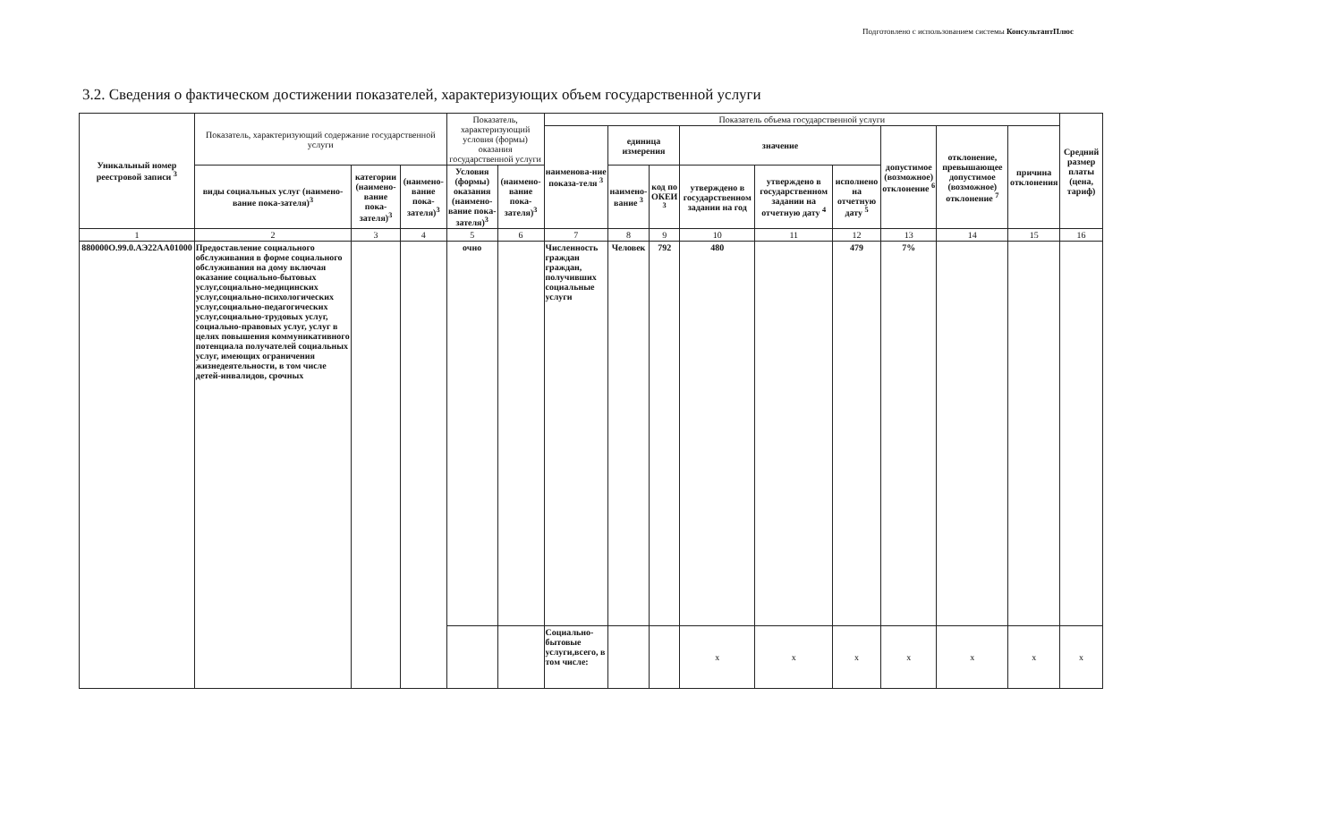Подготовлено с использованием системы КонсультантПлюс
3.2. Сведения о фактическом достижении показателей, характеризующих объем государственной услуги
| Уникальный номер реестровой записи <sup>3</sup> | Показатель, характеризующий содержание государственной услуги | | | Показатель, характеризующий условия (формы) оказания государственной услуги | | Показатель объема государственной услуги | | | | | | | | | Средний размер платы (цена, тариф) |
| --- | --- | --- | --- | --- | --- | --- | --- | --- | --- | --- | --- | --- | --- | --- | --- |
| | | | | | | наименова-ние показа-теля <sup>3</sup> | единица измерения | | значение | | | допустимое (возможное) отклонение <sup>6</sup> | отклонение, превышающее допустимое (возможное) отклонение <sup>7</sup> | причина отклонения | |
| | виды социальных услуг (наимено-вание пока-зателя)<sup>3</sup> | категории (наимено-вание пока-зателя)<sup>3</sup> | (наимено-вание пока-зателя)<sup>3</sup> | Условия (формы) оказания (наимено-вание пока-зателя)<sup>3</sup> | (наимено-вание пока-зателя)<sup>3</sup> | | наимено-вание <sup>3</sup> | код по ОКЕИ <sup>3</sup> | утверждено в государственном задании на год | утверждено в государственном задании на отчетную дату <sup>4</sup> | исполнено на отчетную дату <sup>5</sup> | | | | |
| 1 | 2 | 3 | 4 | 5 | 6 | 7 | 8 | 9 | 10 | 11 | 12 | 13 | 14 | 15 | 16 |
| 880000О.99.0.АЭ22АА01000 | Предоставление социального обслуживания в форме социального обслуживания на дому включая оказание социально-бытовых услуг,социально-медицинских услуг,социально-психологических услуг,социально-педагогических услуг,социально-трудовых услуг, социально-правовых услуг, услуг в целях повышения коммуникативного потенциала получателей социальных услуг, имеющих ограничения жизнедеятельности, в том числе детей-инвалидов, срочных | | | очно | | Численность граждан граждан, получивших социальные услуги | Человек | 792 | 480 | | 479 | 7% | | | |
| | | | | | | Социально-бытовые услуги,всего, в том числе: | | | х | х | х | х | х | х | х |